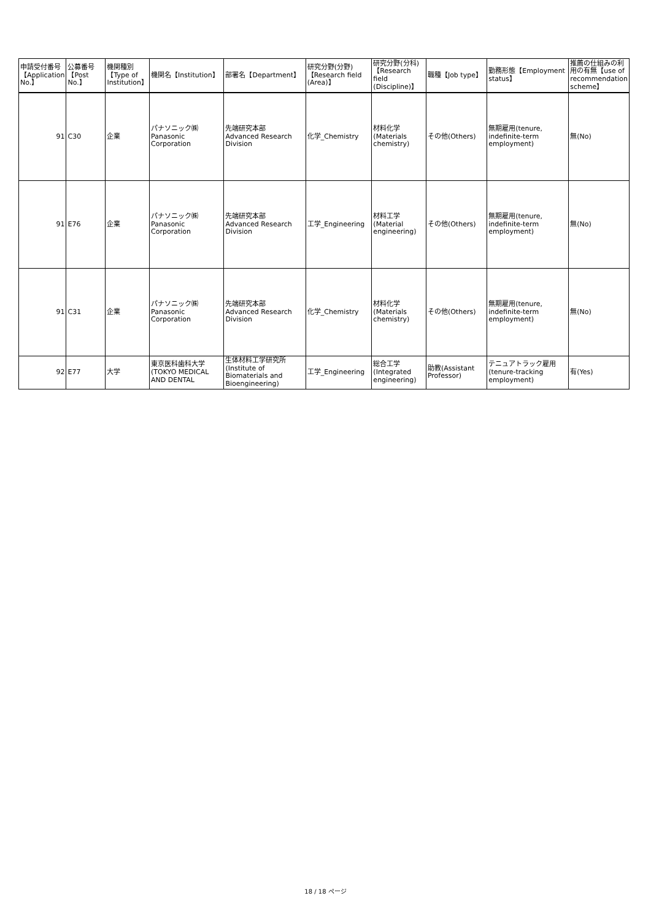| 申請受付番号【Application No.】 | 公募番号【Post No.】 | 機関種別【Type of Institution】 | 機関名【Institution】 | 部署名【Department】 | 研究分野(分野)【Research field (Area)】 | 研究分野(分科)【Research field (Discipline)】 | 職種【Job type】 | 勤務形態【Employment status】 | 推薦の仕組みの利用の有無【use of recommendation scheme】 |
| --- | --- | --- | --- | --- | --- | --- | --- | --- | --- |
| 91 | C30 | 企業 | パナソニック㈱ Panasonic Corporation | 先端研究本部 Advanced Research Division | 化学_Chemistry | 材料化学 (Materials chemistry) | その他(Others) | 無期雇用(tenure, indefinite-term employment) | 無(No) |
| 91 | E76 | 企業 | パナソニック㈱ Panasonic Corporation | 先端研究本部 Advanced Research Division | 工学_Engineering | 材料工学 (Material engineering) | その他(Others) | 無期雇用(tenure, indefinite-term employment) | 無(No) |
| 91 | C31 | 企業 | パナソニック㈱ Panasonic Corporation | 先端研究本部 Advanced Research Division | 化学_Chemistry | 材料化学 (Materials chemistry) | その他(Others) | 無期雇用(tenure, indefinite-term employment) | 無(No) |
| 92 | E77 | 大学 | 東京医科歯科大学 (TOKYO MEDICAL AND DENTAL | 生体材料工学研究所 (Institute of Biomaterials and Bioengineering) | 工学_Engineering | 総合工学 (Integrated engineering) | 助教(Assistant Professor) | テニュアトラック雇用 (tenure-tracking employment) | 有(Yes) |
18 / 18 ページ